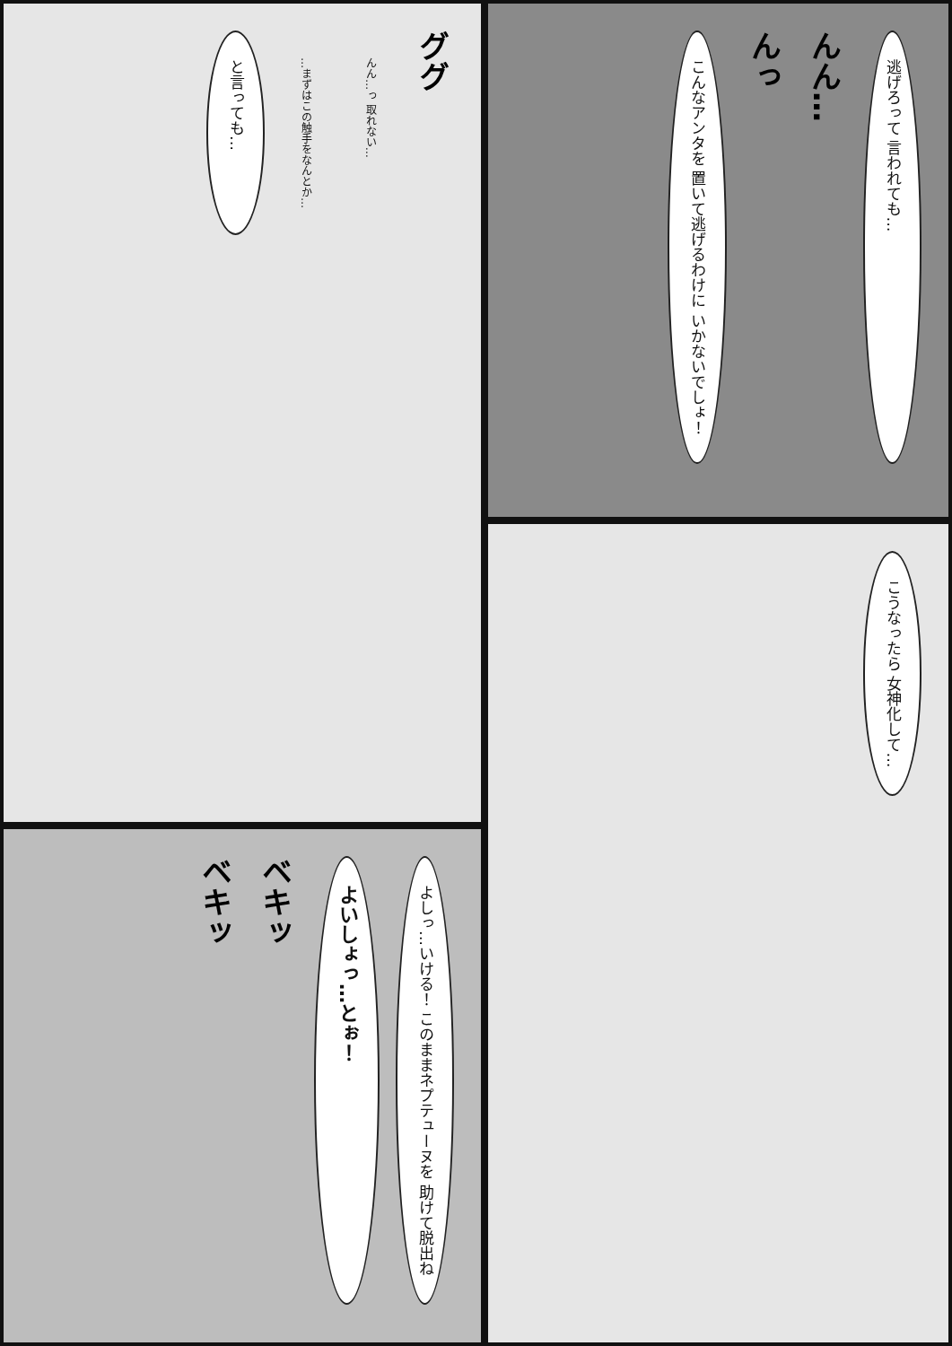と言っても…
…まずはこの触手をなんとか…
んん…っ 取れない…
ググ
こんなアンタを 置いて逃げるわけに いかないでしょ！
んっ
んん…
逃げろって 言われても…
こうなったら 女神化して…
ベキッ
ベキッ
よいしょっ…とぉ！
よしっ…いける！ このままネプテューヌを 助けて脱出ね